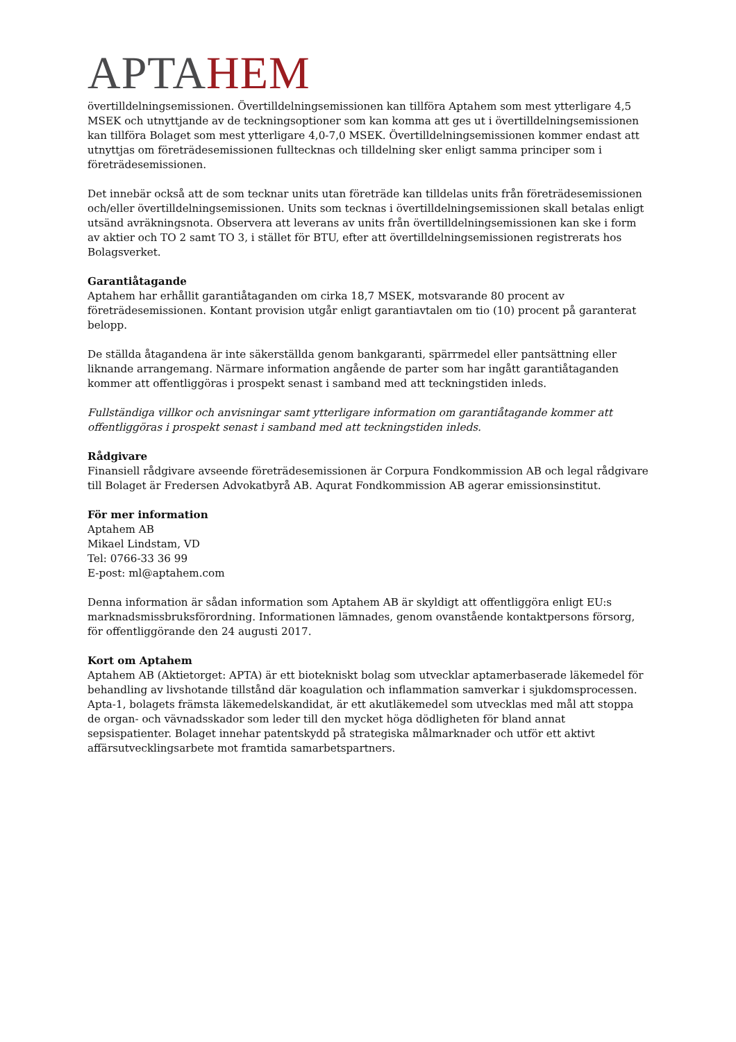APTAHEM
övertilldelningsemissionen. Övertilldelningsemissionen kan tillföra Aptahem som mest ytterligare 4,5 MSEK och utnyttjande av de teckningsoptioner som kan komma att ges ut i övertilldelningsemissionen kan tillföra Bolaget som mest ytterligare 4,0-7,0 MSEK. Övertilldelningsemissionen kommer endast att utnyttjas om företrädesemissionen fulltecknas och tilldelning sker enligt samma principer som i företrädesemissionen.
Det innebär också att de som tecknar units utan företräde kan tilldelas units från företrädesemissionen och/eller övertilldelningsemissionen. Units som tecknas i övertilldelningsemissionen skall betalas enligt utsänd avräkningsnota. Observera att leverans av units från övertilldelningsemissionen kan ske i form av aktier och TO 2 samt TO 3, i stället för BTU, efter att övertilldelningsemissionen registrerats hos Bolagsverket.
Garantiåtagande
Aptahem har erhållit garantiåtaganden om cirka 18,7 MSEK, motsvarande 80 procent av företrädesemissionen. Kontant provision utgår enligt garantiavtalen om tio (10) procent på garanterat belopp.
De ställda åtagandena är inte säkerställda genom bankgaranti, spärrmedel eller pantsättning eller liknande arrangemang. Närmare information angående de parter som har ingått garantiåtaganden kommer att offentliggöras i prospekt senast i samband med att teckningstiden inleds.
Fullständiga villkor och anvisningar samt ytterligare information om garantiåtagande kommer att offentliggöras i prospekt senast i samband med att teckningstiden inleds.
Rådgivare
Finansiell rådgivare avseende företrädesemissionen är Corpura Fondkommission AB och legal rådgivare till Bolaget är Fredersen Advokatbyrå AB. Aqurat Fondkommission AB agerar emissionsinstitut.
För mer information
Aptahem AB
Mikael Lindstam, VD
Tel: 0766-33 36 99
E-post: ml@aptahem.com
Denna information är sådan information som Aptahem AB är skyldigt att offentliggöra enligt EU:s marknadsmissbruksförordning. Informationen lämnades, genom ovanstående kontaktpersons försorg, för offentliggörande den 24 augusti 2017.
Kort om Aptahem
Aptahem AB (Aktietorget: APTA) är ett biotekniskt bolag som utvecklar aptamerbaserade läkemedel för behandling av livshotande tillstånd där koagulation och inflammation samverkar i sjukdomsprocessen. Apta-1, bolagets främsta läkemedelskandidat, är ett akutläkemedel som utvecklas med mål att stoppa de organ- och vävnadsskador som leder till den mycket höga dödligheten för bland annat sepsispatienter. Bolaget innehar patentskydd på strategiska målmarknader och utför ett aktivt affärsutvecklingsarbete mot framtida samarbetspartners.